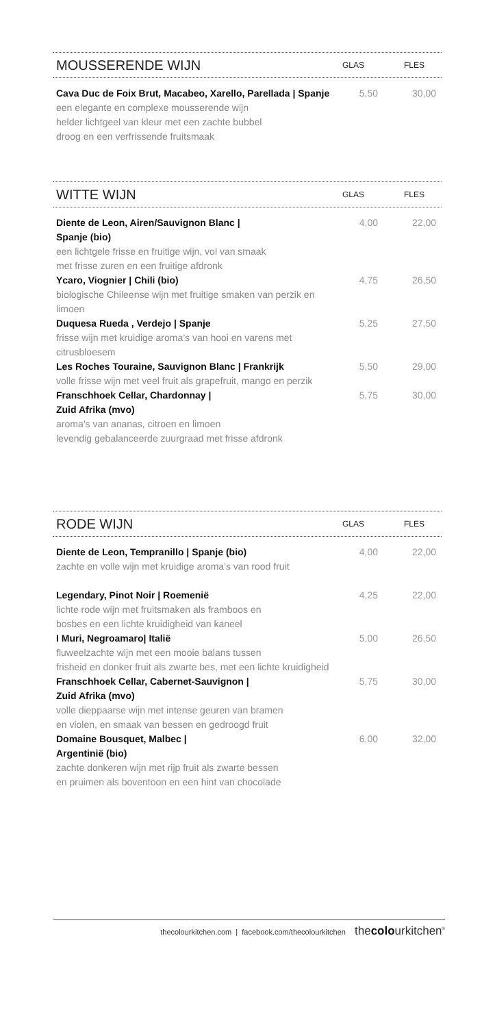MOUSSERENDE WIJN GLAS FLES
| Cava Duc de Foix Brut, Macabeo, Xarello, Parellada / Spanje een elegante en complexe mousserende wijn helder lichtgeel van kleur met een zachte bubbel droog en een verfrissende fruitsmaak | 5,50 | 30,00 |
WITTE WIJN GLAS FLES
| Diente de Leon, Airen/Sauvignon Blanc / Spanje (bio) een lichtgele frisse en fruitige wijn, vol van smaak met frisse zuren en een fruitige afdronk | 4,00 | 22,00 |
| Ycaro, Viognier / Chili (bio) biologische Chileense wijn met fruitige smaken van perzik en limoen | 4,75 | 26,50 |
| Duquesa Rueda , Verdejo / Spanje frisse wijn met kruidige aroma’s van hooi en varens met citrusbloesem | 5,25 | 27,50 |
| Les Roches Touraine, Sauvignon Blanc / Frankrijk volle frisse wijn met veel fruit als grapefruit, mango en perzik | 5,50 | 29,00 |
| Franschhoek Cellar, Chardonnay / Zuid Afrika (mvo) aroma’s van ananas, citroen en limoen levendig gebalanceerde zuurgraad met frisse afdronk | 5,75 | 30,00 |
RODE WIJN GLAS FLES
| Diente de Leon, Tempranillo / Spanje (bio) zachte en volle wijn met kruidige aroma’s van rood fruit | 4,00 | 22,00 |
| Legendary, Pinot Noir / Roemenië lichte rode wijn met fruitsmaken als framboos en bosbes en een lichte kruidigheid van kaneel | 4,25 | 22,00 |
| I Muri, Negroamaro/ Italië fluweelzachte wijn met een mooie balans tussen frisheid en donker fruit als zwarte bes, met een lichte kruidigheid | 5,00 | 26,50 |
| Franschhoek Cellar, Cabernet-Sauvignon / Zuid Afrika (mvo) volle dieppaarse wijn met intense geuren van bramen en violen, en smaak van bessen en gedroogd fruit | 5,75 | 30,00 |
| Domaine Bousquet, Malbec / Argentinië (bio) zachte donkeren wijn met rijp fruit als zwarte bessen en pruimen als boventoon en een hint van chocolade | 6,00 | 32,00 |
thecolourkitchen.com | facebook.com/thecolourkitchen thecolourkitchen<sup>®</sup>